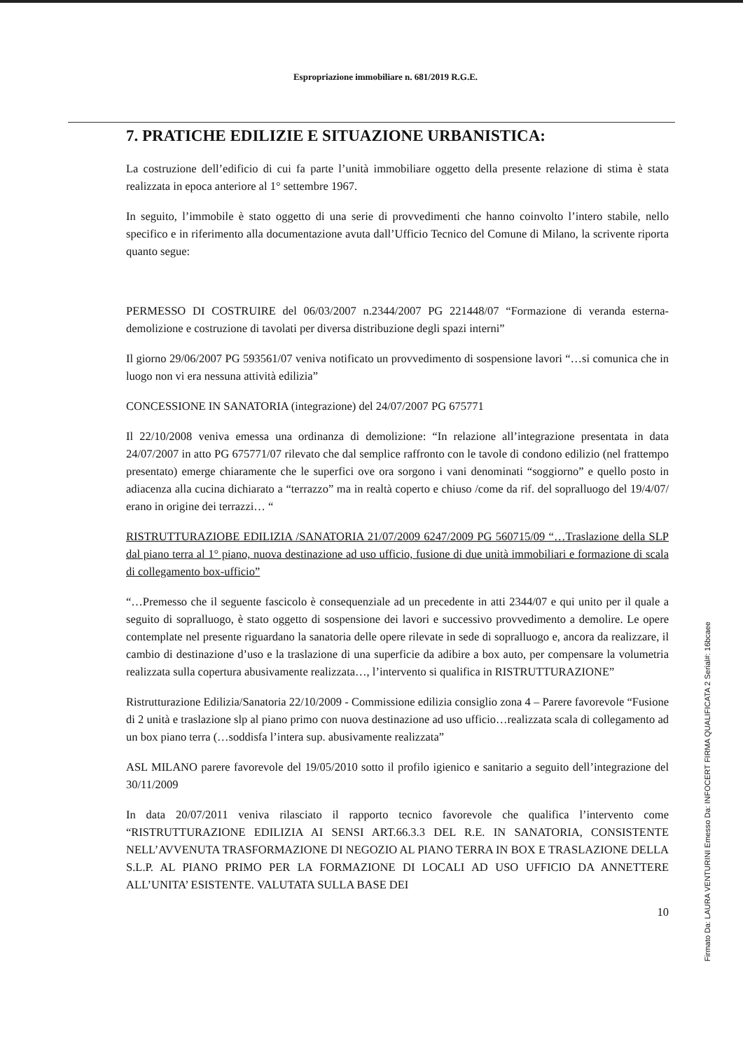Espropriazione immobiliare n. 681/2019 R.G.E.
7. PRATICHE EDILIZIE E SITUAZIONE URBANISTICA:
La costruzione dell’edificio di cui fa parte l’unità immobiliare oggetto della presente relazione di stima è stata realizzata in epoca anteriore al 1° settembre 1967.
In seguito, l’immobile è stato oggetto di una serie di provvedimenti che hanno coinvolto l’intero stabile, nello specifico e in riferimento alla documentazione avuta dall’Ufficio Tecnico del Comune di Milano, la scrivente riporta quanto segue:
PERMESSO DI COSTRUIRE del 06/03/2007 n.2344/2007 PG 221448/07 “Formazione di veranda esterna-demolizione e costruzione di tavolati per diversa distribuzione degli spazi interni”
Il giorno 29/06/2007 PG 593561/07 veniva notificato un provvedimento di sospensione lavori “…si comunica che in luogo non vi era nessuna attività edilizia”
CONCESSIONE IN SANATORIA (integrazione) del 24/07/2007 PG 675771
Il 22/10/2008 veniva emessa una ordinanza di demolizione: “In relazione all’integrazione presentata in data 24/07/2007 in atto PG 675771/07 rilevato che dal semplice raffronto con le tavole di condono edilizio (nel frattempo presentato) emerge chiaramente che le superfici ove ora sorgono i vani denominati “soggiorno” e quello posto in adiacenza alla cucina dichiarato a “terrazzo” ma in realtà coperto e chiuso /come da rif. del sopralluogo del 19/4/07/ erano in origine dei terrazzi… “
RISTRUTTURAZIOBE EDILIZIA /SANATORIA 21/07/2009 6247/2009 PG 560715/09 “…Traslazione della SLP dal piano terra al 1° piano, nuova destinazione ad uso ufficio, fusione di due unità immobiliari e formazione di scala di collegamento box-ufficio”
“…Premesso che il seguente fascicolo è consequenziale ad un precedente in atti 2344/07 e qui unito per il quale a seguito di sopralluogo, è stato oggetto di sospensione dei lavori e successivo provvedimento a demolire. Le opere contemplate nel presente riguardano la sanatoria delle opere rilevate in sede di sopralluogo e, ancora da realizzare, il cambio di destinazione d’uso e la traslazione di una superficie da adibire a box auto, per compensare la volumetria realizzata sulla copertura abusivamente realizzata…, l’intervento si qualifica in RISTRUTTURAZIONE”
Ristrutturazione Edilizia/Sanatoria 22/10/2009 - Commissione edilizia consiglio zona 4 – Parere favorevole “Fusione di 2 unità e traslazione slp al piano primo con nuova destinazione ad uso ufficio…realizzata scala di collegamento ad un box piano terra (…soddisfa l’intera sup. abusivamente realizzata”
ASL MILANO parere favorevole del 19/05/2010 sotto il profilo igienico e sanitario a seguito dell’integrazione del 30/11/2009
In data 20/07/2011 veniva rilasciato il rapporto tecnico favorevole che qualifica l’intervento come “RISTRUTTURAZIONE EDILIZIA AI SENSI ART.66.3.3 DEL R.E. IN SANATORIA, CONSISTENTE NELL’AVVENUTA TRASFORMAZIONE DI NEGOZIO AL PIANO TERRA IN BOX E TRASLAZIONE DELLA S.L.P. AL PIANO PRIMO PER LA FORMAZIONE DI LOCALI AD USO UFFICIO DA ANNETTERE ALL’UNITA’ ESISTENTE. VALUTATA SULLA BASE DEI
10
Firmato Da: LAURA VENTURINI Emesso Da: INFOCERT FIRMA QUALIFICATA 2 Serial#: 16bcaee